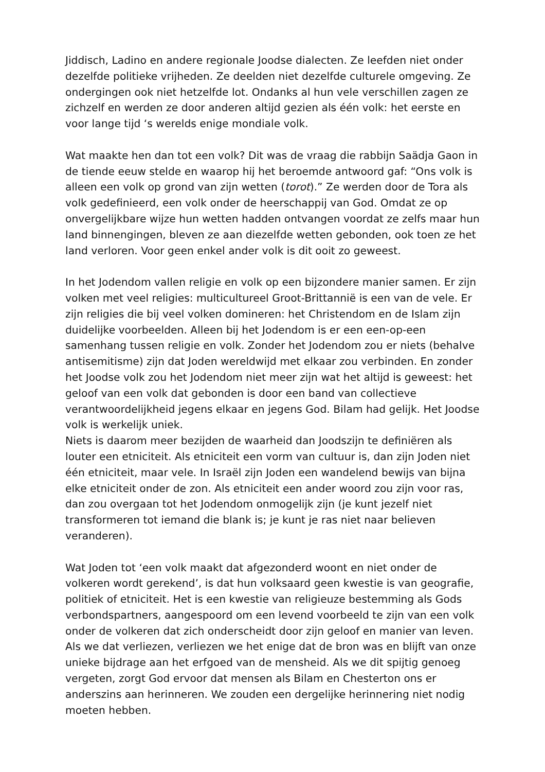Jiddisch, Ladino en andere regionale Joodse dialecten. Ze leefden niet onder dezelfde politieke vrijheden. Ze deelden niet dezelfde culturele omgeving. Ze ondergingen ook niet hetzelfde lot. Ondanks al hun vele verschillen zagen ze zichzelf en werden ze door anderen altijd gezien als één volk: het eerste en voor lange tijd ‘s werelds enige mondiale volk.
Wat maakte hen dan tot een volk? Dit was de vraag die rabbijn Saädja Gaon in de tiende eeuw stelde en waarop hij het beroemde antwoord gaf: “Ons volk is alleen een volk op grond van zijn wetten (torot).” Ze werden door de Tora als volk gedefinieerd, een volk onder de heerschappij van God. Omdat ze op onvergelijkbare wijze hun wetten hadden ontvangen voordat ze zelfs maar hun land binnengingen, bleven ze aan diezelfde wetten gebonden, ook toen ze het land verloren. Voor geen enkel ander volk is dit ooit zo geweest.
In het Jodendom vallen religie en volk op een bijzondere manier samen. Er zijn volken met veel religies: multicultureel Groot-Brittannië is een van de vele. Er zijn religies die bij veel volken domineren: het Christendom en de Islam zijn duidelijke voorbeelden. Alleen bij het Jodendom is er een een-op-een samenhang tussen religie en volk. Zonder het Jodendom zou er niets (behalve antisemitisme) zijn dat Joden wereldwijd met elkaar zou verbinden. En zonder het Joodse volk zou het Jodendom niet meer zijn wat het altijd is geweest: het geloof van een volk dat gebonden is door een band van collectieve verantwoordelijkheid jegens elkaar en jegens God. Bilam had gelijk. Het Joodse volk is werkelijk uniek.
Niets is daarom meer bezijden de waarheid dan Joodszijn te definiëren als louter een etniciteit. Als etniciteit een vorm van cultuur is, dan zijn Joden niet één etniciteit, maar vele. In Israël zijn Joden een wandelend bewijs van bijna elke etniciteit onder de zon. Als etniciteit een ander woord zou zijn voor ras, dan zou overgaan tot het Jodendom onmogelijk zijn (je kunt jezelf niet transformeren tot iemand die blank is; je kunt je ras niet naar believen veranderen).
Wat Joden tot ‘een volk maakt dat afgezonderd woont en niet onder de volkeren wordt gerekend’, is dat hun volksaard geen kwestie is van geografie, politiek of etniciteit. Het is een kwestie van religieuze bestemming als Gods verbondspartners, aangespoord om een levend voorbeeld te zijn van een volk onder de volkeren dat zich onderscheidt door zijn geloof en manier van leven. Als we dat verliezen, verliezen we het enige dat de bron was en blijft van onze unieke bijdrage aan het erfgoed van de mensheid. Als we dit spijtig genoeg vergeten, zorgt God ervoor dat mensen als Bilam en Chesterton ons er anderszins aan herinneren. We zouden een dergelijke herinnering niet nodig moeten hebben.